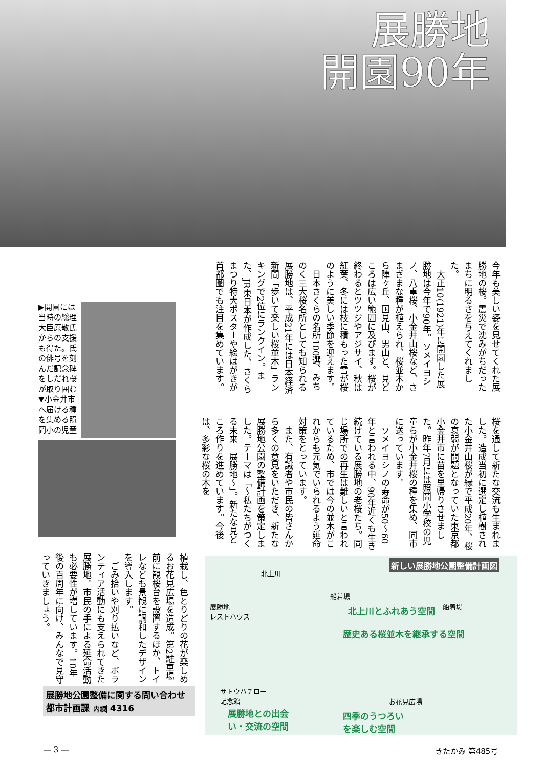展勝地
開園90年
今年も美しい姿を見せてくれた展勝地の桜。震災で沈みがちだったまちに明るさを与えてくれました。
　大正10(1921)年に開園した展勝地は今年で90年。ソメイヨシノ、八重桜、小金井山桜など、さまざまな種が植えられ、桜並木から陣ヶ丘、国見山、男山と、見どころは広い範囲に及びます。桜が終わるとツツジやアジサイ、秋は紅葉、冬には枝に積もった雪が桜のように美しい季節を迎えます。
　日本さくらの名所100選、みちのく三大桜名所としても知られる展勝地は、平成21年には日本経済新聞「歩いて楽しい桜並木」ランキングで2位にランクイン。また、JR東日本が作成した、さくらまつり特大ポスターや絵はがきが首都圏でも注目を集めています。
桜を通して新たな交流も生まれました。造成当初に選定し植樹された小金井山桜が縁で平成20年、桜の衰弱が問題となっていた東京都小金井市に苗を里帰りさせました。昨年7月には照岡小学校の児童らが小金井桜の種を集め、同市に送っています。
　ソメイヨシノの寿命が50～60年と言われる中、90年近くも生き続けている展勝地の老桜たち。同じ場所での再生は難しいと言われているため、市では今の並木がこれからも元気でいられるよう延命対策をとっています。
　また、有識者や市民の皆さんから多くの意見をいただき、新たな展勝地公園の整備計画を策定しました。テーマは「～私たちがつくる未来　展勝地～」。新たな見どころ作りを進めています。今後は、多彩な桜の木を
▶開園には当時の総理大臣原敬氏からの支援も得た。氏の俳号を刻んだ記念碑をしだれ桜が取り囲む▼小金井市へ届ける種を集める照岡小の児童
植栽し、色とりどりの花が楽しめるお花見広場を造成。第2駐車場前に観桜台を設置するほか、トイレなども景観に調和したデザインを導入します。
　ごみ拾いや刈り払いなど、ボランティア活動にも支えられてきた展勝地。市民の手による延命活動も必要性が増しています。10年後の百周年に向け、みんなで見守っていきましょう。
展勝地公園整備に関する問い合わせ
都市計画課 内線 4316
新しい展勝地公園整備計画図
北上川
船着場
船着場
展勝地
レストハウス
北上川とふれあう空間
歴史ある桜並木を継承する空間
サトウハチロー
記念館
お花見広場
展勝地との出会
い・交流の空間
四季のうつろい
を楽しむ空間
― 3 ― きたかみ 第485号